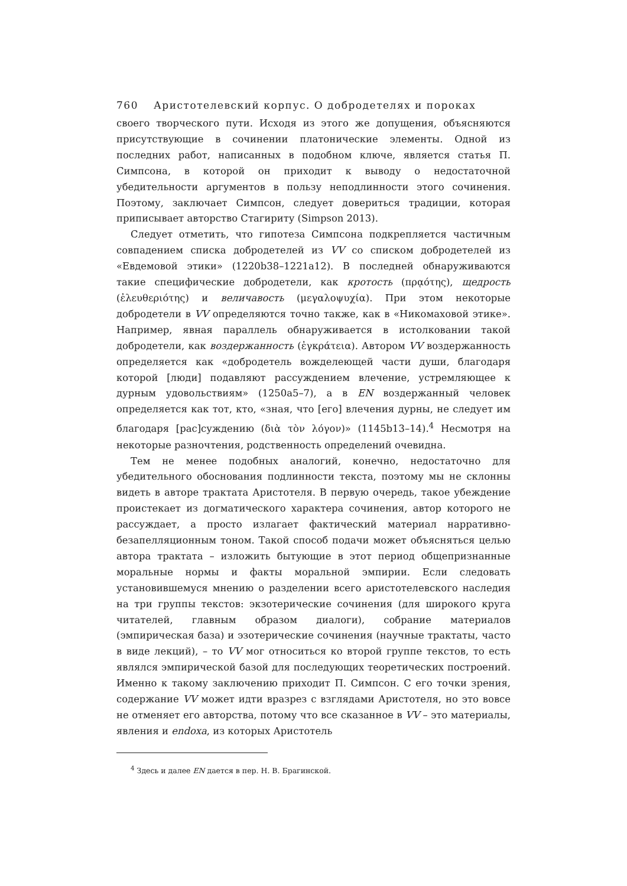760 Аристотелевский корпус. О добродетелях и пороках
своего творческого пути. Исходя из этого же допущения, объясняются присутствующие в сочинении платонические элементы. Одной из последних работ, написанных в подобном ключе, является статья П. Симпсона, в которой он приходит к выводу о недостаточной убедительности аргументов в пользу неподлинности этого сочинения. Поэтому, заключает Симпсон, следует довериться традиции, которая приписывает авторство Стагириту (Simpson 2013).
Следует отметить, что гипотеза Симпсона подкрепляется частичным совпадением списка добродетелей из VV со списком добродетелей из «Евдемовой этики» (1220b38–1221a12). В последней обнаруживаются такие специфические добродетели, как кротость (πρᾳότης), щедрость (ἐλευθεριότης) и величавость (μεγαλοψυχία). При этом некоторые добродетели в VV определяются точно также, как в «Никомаховой этике». Например, явная параллель обнаруживается в истолковании такой добродетели, как воздержанность (ἐγκράτεια). Автором VV воздержанность определяется как «добродетель вожделеющей части души, благодаря которой [люди] подавляют рассуждением влечение, устремляющее к дурным удовольствиям» (1250a5–7), а в EN воздержанный человек определяется как тот, кто, «зная, что [его] влечения дурны, не следует им благодаря [рас]суждению (διὰ τὸν λόγον)» (1145b13–14).<sup>4</sup> Несмотря на некоторые разночтения, родственность определений очевидна.
Тем не менее подобных аналогий, конечно, недостаточно для убедительного обоснования подлинности текста, поэтому мы не склонны видеть в авторе трактата Аристотеля. В первую очередь, такое убеждение проистекает из догматического характера сочинения, автор которого не рассуждает, а просто излагает фактический материал нарративно-безапелляционным тоном. Такой способ подачи может объясняться целью автора трактата – изложить бытующие в этот период общепризнанные моральные нормы и факты моральной эмпирии. Если следовать установившемуся мнению о разделении всего аристотелевского наследия на три группы текстов: экзотерические сочинения (для широкого круга читателей, главным образом диалоги), собрание материалов (эмпирическая база) и эзотерические сочинения (научные трактаты, часто в виде лекций), – то VV мог относиться ко второй группе текстов, то есть являлся эмпирической базой для последующих теоретических построений. Именно к такому заключению приходит П. Симпсон. С его точки зрения, содержание VV может идти вразрез с взглядами Аристотеля, но это вовсе не отменяет его авторства, потому что все сказанное в VV – это материалы, явления и endoxa, из которых Аристотель
<sup>4</sup> Здесь и далее EN дается в пер. Н. В. Брагинской.